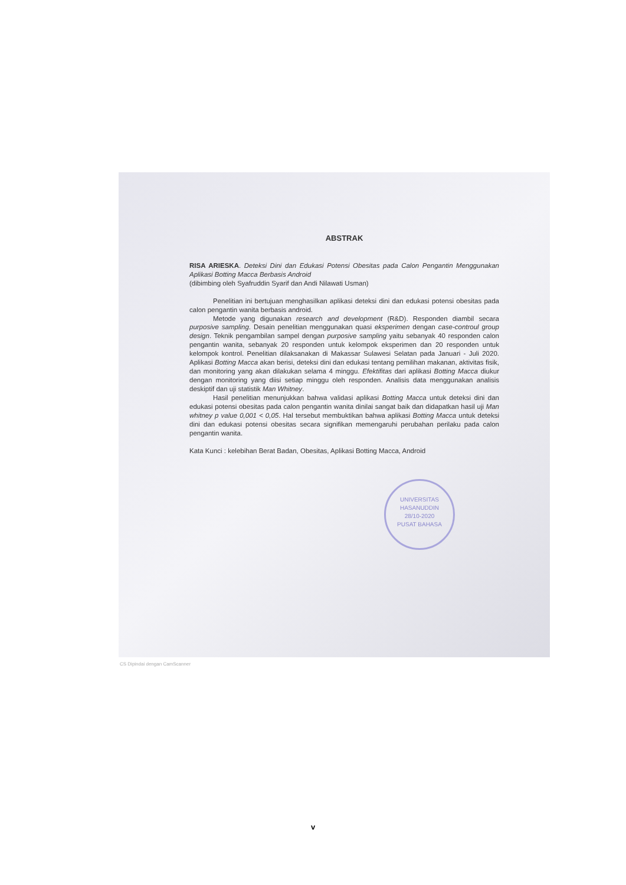ABSTRAK
RISA ARIESKA. Deteksi Dini dan Edukasi Potensi Obesitas pada Calon Pengantin Menggunakan Aplikasi Botting Macca Berbasis Android
(dibimbing oleh Syafruddin Syarif dan Andi Nilawati Usman)
Penelitian ini bertujuan menghasilkan aplikasi deteksi dini dan edukasi potensi obesitas pada calon pengantin wanita berbasis android.
Metode yang digunakan research and development (R&D). Responden diambil secara purposive sampling. Desain penelitian menggunakan quasi eksperimen dengan case-controul group design. Teknik pengambilan sampel dengan purposive sampling yaitu sebanyak 40 responden calon pengantin wanita, sebanyak 20 responden untuk kelompok eksperimen dan 20 responden untuk kelompok kontrol. Penelitian dilaksanakan di Makassar Sulawesi Selatan pada Januari - Juli 2020. Aplikasi Botting Macca akan berisi, deteksi dini dan edukasi tentang pemilihan makanan, aktivitas fisik, dan monitoring yang akan dilakukan selama 4 minggu. Efektifitas dari aplikasi Botting Macca diukur dengan monitoring yang diisi setiap minggu oleh responden. Analisis data menggunakan analisis deskiptif dan uji statistik Man Whitney.
Hasil penelitian menunjukkan bahwa validasi aplikasi Botting Macca untuk deteksi dini dan edukasi potensi obesitas pada calon pengantin wanita dinilai sangat baik dan didapatkan hasil uji Man whitney p value 0,001 < 0,05. Hal tersebut membuktikan bahwa aplikasi Botting Macca untuk deteksi dini dan edukasi potensi obesitas secara signifikan memengaruhi perubahan perilaku pada calon pengantin wanita.
Kata Kunci : kelebihan Berat Badan, Obesitas, Aplikasi Botting Macca, Android
UNIVERSITAS HASANUDDIN
28/10-2020
PUSAT BAHASA
CS Dipindai dengan CamScanner
v